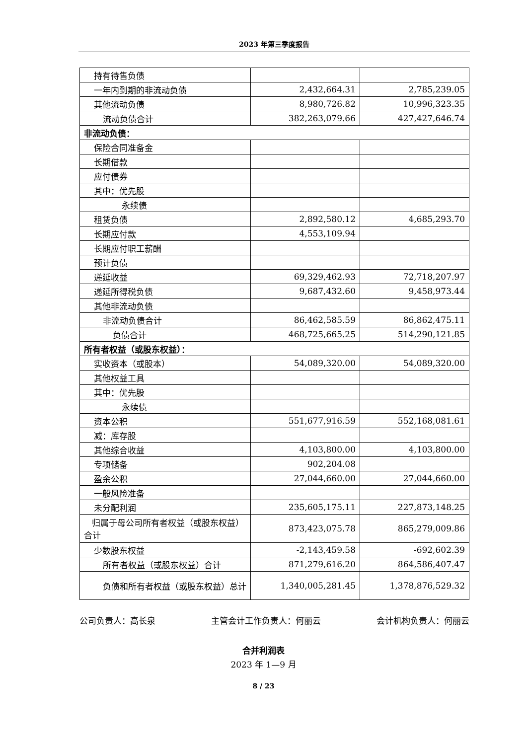2023 年第三季度报告
| 持有待售负债 | | |
| 一年内到期的非流动负债 | 2,432,664.31 | 2,785,239.05 |
| 其他流动负债 | 8,980,726.82 | 10,996,323.35 |
| 流动负债合计 | 382,263,079.66 | 427,427,646.74 |
| 非流动负债： | | |
| 保险合同准备金 | | |
| 长期借款 | | |
| 应付债券 | | |
| 其中：优先股 | | |
| 永续债 | | |
| 租赁负债 | 2,892,580.12 | 4,685,293.70 |
| 长期应付款 | 4,553,109.94 | |
| 长期应付职工薪酬 | | |
| 预计负债 | | |
| 递延收益 | 69,329,462.93 | 72,718,207.97 |
| 递延所得税负债 | 9,687,432.60 | 9,458,973.44 |
| 其他非流动负债 | | |
| 非流动负债合计 | 86,462,585.59 | 86,862,475.11 |
| 负债合计 | 468,725,665.25 | 514,290,121.85 |
| 所有者权益（或股东权益）： | | |
| 实收资本（或股本） | 54,089,320.00 | 54,089,320.00 |
| 其他权益工具 | | |
| 其中：优先股 | | |
| 永续债 | | |
| 资本公积 | 551,677,916.59 | 552,168,081.61 |
| 减：库存股 | | |
| 其他综合收益 | 4,103,800.00 | 4,103,800.00 |
| 专项储备 | 902,204.08 | |
| 盈余公积 | 27,044,660.00 | 27,044,660.00 |
| 一般风险准备 | | |
| 未分配利润 | 235,605,175.11 | 227,873,148.25 |
| 归属于母公司所有者权益（或股东权益）合计 | 873,423,075.78 | 865,279,009.86 |
| 少数股东权益 | -2,143,459.58 | -692,602.39 |
| 所有者权益（或股东权益）合计 | 871,279,616.20 | 864,586,407.47 |
| 负债和所有者权益（或股东权益）总计 | 1,340,005,281.45 | 1,378,876,529.32 |
公司负责人：高长泉 主管会计工作负责人：何丽云 会计机构负责人：何丽云
合并利润表
2023 年 1—9 月
8 / 23